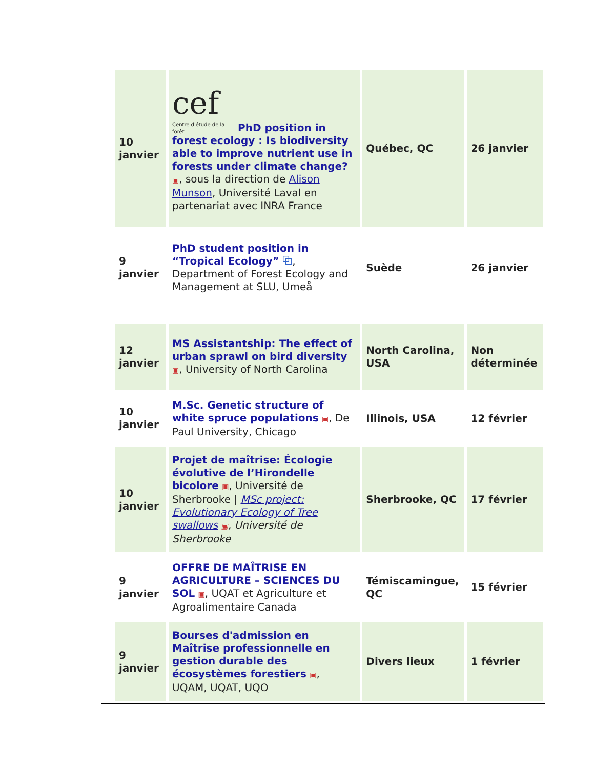| 10 janvier | cef Centre d'étude de la forêt PhD position in forest ecology : Is biodiversity able to improve nutrient use in forests under climate change? ▣ , sous la direction de Alison Munson , Université Laval en partenariat avec INRA France | Québec, QC | 26 janvier |
| 9 janvier | PhD student position in “Tropical Ecology” ⧉ , Department of Forest Ecology and Management at SLU, Umeå | Suède | 26 janvier |
| 12 janvier | MS Assistantship: The effect of urban sprawl on bird diversity ▣ , University of North Carolina | North Carolina, USA | Non déterminée |
| 10 janvier | M.Sc. Genetic structure of white spruce populations ▣ , De Paul University, Chicago | Illinois, USA | 12 février |
| 10 janvier | Projet de maîtrise: Écologie évolutive de l’Hirondelle bicolore ▣ , Université de Sherbrooke / MSc project: Evolutionary Ecology of Tree swallows ▣ , Université de Sherbrooke | Sherbrooke, QC | 17 février |
| 9 janvier | OFFRE DE MAÎTRISE EN AGRICULTURE – SCIENCES DU SOL ▣ , UQAT et Agriculture et Agroalimentaire Canada | Témiscamingue, QC | 15 février |
| 9 janvier | Bourses d'admission en Maîtrise professionnelle en gestion durable des écosystèmes forestiers ▣ , UQAM, UQAT, UQO | Divers lieux | 1 février |